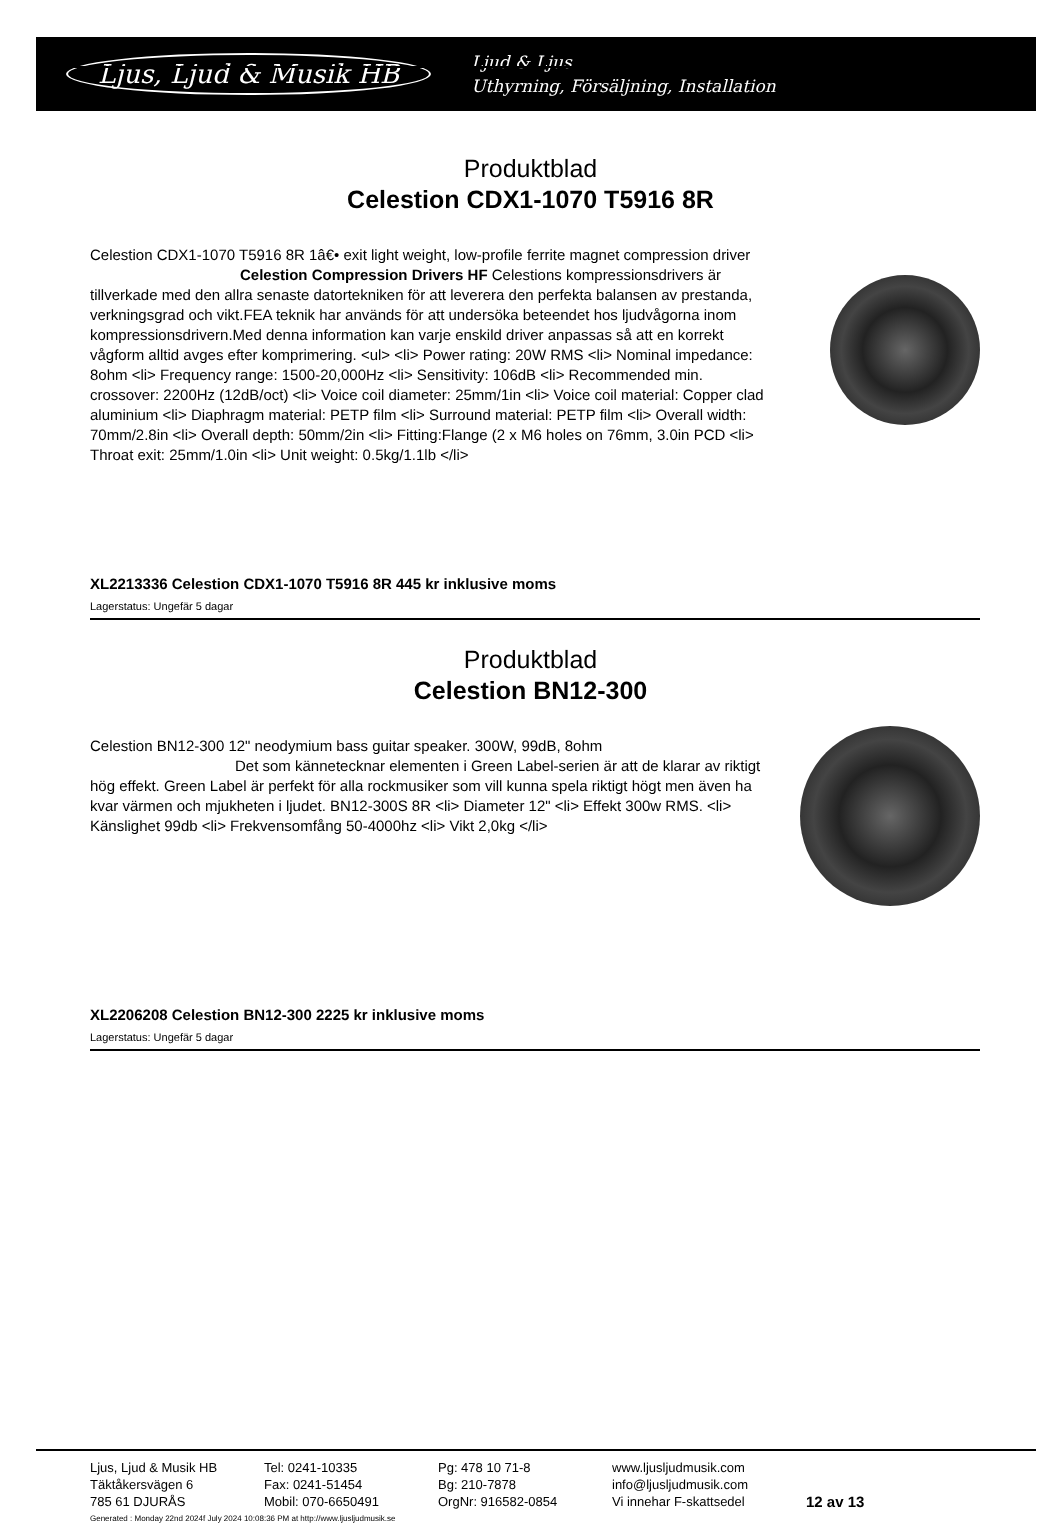Ljus, Ljud & Musik HB
Ljud & Ljus
Uthyrning, Försäljning, Installation
Produktblad
Celestion CDX1-1070 T5916 8R
Celestion CDX1-1070 T5916 8R 1â€• exit light weight, low-profile ferrite magnet compression driver
Celestion Compression Drivers HF Celestions kompressionsdrivers är tillverkade med den allra senaste datortekniken för att leverera den perfekta balansen av prestanda, verkningsgrad och vikt.FEA teknik har används för att undersöka beteendet hos ljudvågorna inom kompressionsdrivern.Med denna information kan varje enskild driver anpassas så att en korrekt vågform alltid avges efter komprimering. <ul> <li> Power rating: 20W RMS <li> Nominal impedance: 8ohm <li> Frequency range: 1500-20,000Hz <li> Sensitivity: 106dB <li> Recommended min. crossover: 2200Hz (12dB/oct) <li> Voice coil diameter: 25mm/1in <li> Voice coil material: Copper clad aluminium <li> Diaphragm material: PETP film <li> Surround material: PETP film <li> Overall width: 70mm/2.8in <li> Overall depth: 50mm/2in <li> Fitting:Flange (2 x M6 holes on 76mm, 3.0in PCD <li> Throat exit: 25mm/1.0in <li> Unit weight: 0.5kg/1.1lb </li>
XL2213336 Celestion CDX1-1070 T5916 8R 445 kr inklusive moms
Lagerstatus: Ungefär 5 dagar
Produktblad
Celestion BN12-300
Celestion BN12-300 12" neodymium bass guitar speaker. 300W, 99dB, 8ohm
Det som kännetecknar elementen i Green Label-serien är att de klarar av riktigt hög effekt. Green Label är perfekt för alla rockmusiker som vill kunna spela riktigt högt men även ha kvar värmen och mjukheten i ljudet. BN12-300S 8R <li> Diameter 12" <li> Effekt 300w RMS. <li> Känslighet 99db <li> Frekvensomfång 50-4000hz <li> Vikt 2,0kg </li>
XL2206208 Celestion BN12-300 2225 kr inklusive moms
Lagerstatus: Ungefär 5 dagar
Ljus, Ljud & Musik HB
Täktåkersvägen 6
785 61 DJURÅS
Tel: 0241-10335
Fax: 0241-51454
Mobil: 070-6650491
Pg: 478 10 71-8
Bg: 210-7878
OrgNr: 916582-0854
www.ljusljudmusik.com
info@ljusljudmusik.com
Vi innehar F-skattsedel
12 av 13
Generated : Monday 22nd 2024f July 2024 10:08:36 PM at http://www.ljusljudmusik.se